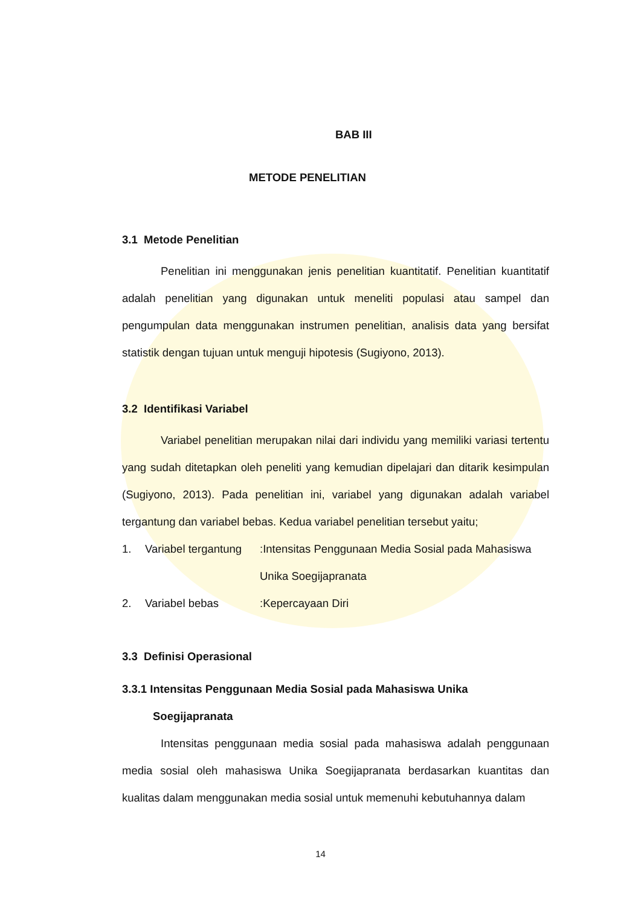BAB III
METODE PENELITIAN
3.1 Metode Penelitian
Penelitian ini menggunakan jenis penelitian kuantitatif. Penelitian kuantitatif adalah penelitian yang digunakan untuk meneliti populasi atau sampel dan pengumpulan data menggunakan instrumen penelitian, analisis data yang bersifat statistik dengan tujuan untuk menguji hipotesis (Sugiyono, 2013).
3.2 Identifikasi Variabel
Variabel penelitian merupakan nilai dari individu yang memiliki variasi tertentu yang sudah ditetapkan oleh peneliti yang kemudian dipelajari dan ditarik kesimpulan (Sugiyono, 2013). Pada penelitian ini, variabel yang digunakan adalah variabel tergantung dan variabel bebas. Kedua variabel penelitian tersebut yaitu;
| 1. | Variabel tergantung | :Intensitas Penggunaan Media Sosial pada Mahasiswa Unika Soegijapranata |
| 2. | Variabel bebas | :Kepercayaan Diri |
3.3 Definisi Operasional
3.3.1 Intensitas Penggunaan Media Sosial pada Mahasiswa Unika
Soegijapranata
Intensitas penggunaan media sosial pada mahasiswa adalah penggunaan media sosial oleh mahasiswa Unika Soegijapranata berdasarkan kuantitas dan kualitas dalam menggunakan media sosial untuk memenuhi kebutuhannya dalam
14